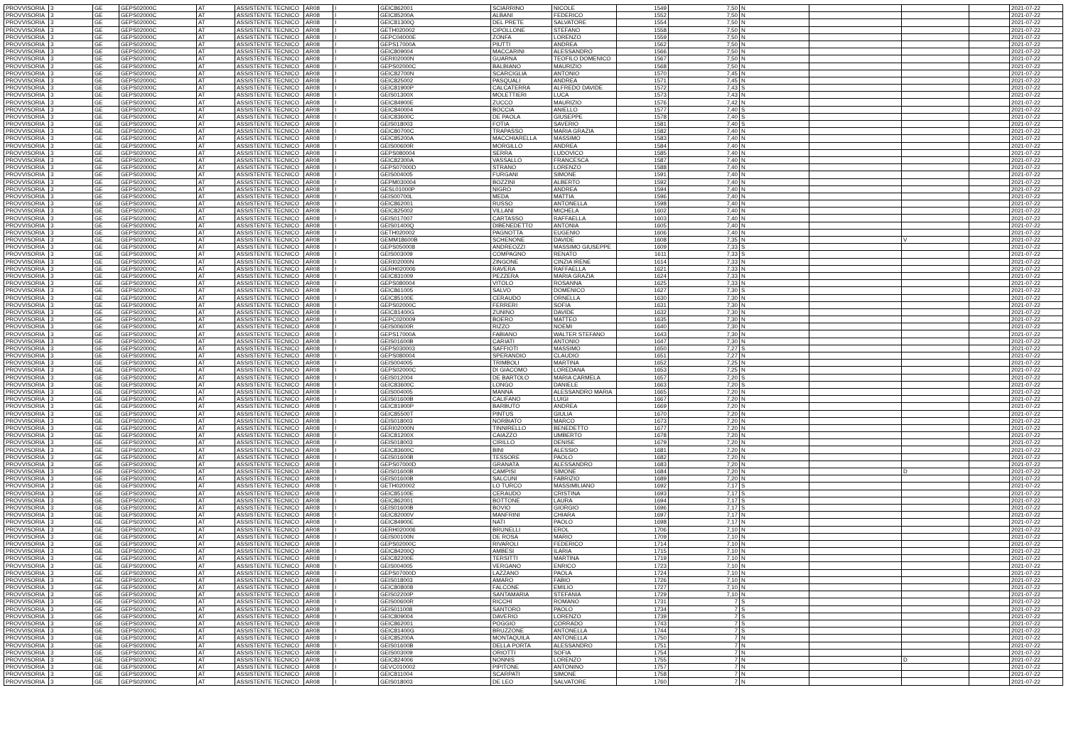| PROVVISORIA | 3 | GE | GEPS02000C | AT | ASSISTENTE TECNICO | AR08 | I | GEIC862001 | SCIARRINO | NICOLE | 1549 | 7,50 | N | | | | 2021-07-22 |
| PROVVISORIA | 3 | GE | GEPS02000C | AT | ASSISTENTE TECNICO | AR08 | I | GEIC85200A | ALBANI | FEDERICO | 1552 | 7,50 | N | | | | 2021-07-22 |
| PROVVISORIA | 3 | GE | GEPS02000C | AT | ASSISTENTE TECNICO | AR08 | I | GEIC81300Q | DEL PRETE | SALVATORE | 1554 | 7,50 | N | | | | 2021-07-22 |
| PROVVISORIA | 3 | GE | GEPS02000C | AT | ASSISTENTE TECNICO | AR08 | I | GETH020002 | CIPOLLONE | STEFANO | 1558 | 7,50 | N | | | | 2021-07-22 |
| PROVVISORIA | 3 | GE | GEPS02000C | AT | ASSISTENTE TECNICO | AR08 | I | GEPC04000E | ZONFA | LORENZO | 1559 | 7,50 | N | | | | 2021-07-22 |
| PROVVISORIA | 3 | GE | GEPS02000C | AT | ASSISTENTE TECNICO | AR08 | I | GEPS17000A | PIUTTI | ANDREA | 1562 | 7,50 | N | | | | 2021-07-22 |
| PROVVISORIA | 3 | GE | GEPS02000C | AT | ASSISTENTE TECNICO | AR08 | I | GEIC809004 | MACCARINI | ALESSANDRO | 1566 | 7,50 | N | | | | 2021-07-22 |
| PROVVISORIA | 3 | GE | GEPS02000C | AT | ASSISTENTE TECNICO | AR08 | I | GERI02000N | GUARNA | TEOFILO DOMENICO | 1567 | 7,50 | N | | | | 2021-07-22 |
| PROVVISORIA | 3 | GE | GEPS02000C | AT | ASSISTENTE TECNICO | AR08 | I | GEPS02000C | BALBIANO | MAURIZIO | 1568 | 7,50 | N | | | | 2021-07-22 |
| PROVVISORIA | 3 | GE | GEPS02000C | AT | ASSISTENTE TECNICO | AR08 | I | GEIC82700N | SCARCIGLIA | ANTONIO | 1570 | 7,45 | N | | | | 2021-07-22 |
| PROVVISORIA | 3 | GE | GEPS02000C | AT | ASSISTENTE TECNICO | AR08 | I | GEIC825002 | PASQUALI | ANDREA | 1571 | 7,45 | N | | | | 2021-07-22 |
| PROVVISORIA | 3 | GE | GEPS02000C | AT | ASSISTENTE TECNICO | AR08 | I | GEIC81900P | CALCATERRA | ALFREDO DAVIDE | 1572 | 7,43 | S | | | | 2021-07-22 |
| PROVVISORIA | 3 | GE | GEPS02000C | AT | ASSISTENTE TECNICO | AR08 | I | GEIS01300X | MOLETTIERI | LUCA | 1573 | 7,43 | N | | | | 2021-07-22 |
| PROVVISORIA | 3 | GE | GEPS02000C | AT | ASSISTENTE TECNICO | AR08 | I | GEIC84900E | ZUCCO | MAURIZIO | 1576 | 7,42 | N | | | | 2021-07-22 |
| PROVVISORIA | 3 | GE | GEPS02000C | AT | ASSISTENTE TECNICO | AR08 | I | GEIC840004 | BOCCIA | ANIELLO | 1577 | 7,40 | S | | | | 2021-07-22 |
| PROVVISORIA | 3 | GE | GEPS02000C | AT | ASSISTENTE TECNICO | AR08 | I | GEIC83600C | DE PAOLA | GIUSEPPE | 1578 | 7,40 | S | | | | 2021-07-22 |
| PROVVISORIA | 3 | GE | GEPS02000C | AT | ASSISTENTE TECNICO | AR08 | I | GEIS018003 | FOTIA | SAVERIO | 1581 | 7,40 | S | | | | 2021-07-22 |
| PROVVISORIA | 3 | GE | GEPS02000C | AT | ASSISTENTE TECNICO | AR08 | I | GEIC80700C | TRAPASSO | MARIA GRAZIA | 1582 | 7,40 | N | | | | 2021-07-22 |
| PROVVISORIA | 3 | GE | GEPS02000C | AT | ASSISTENTE TECNICO | AR08 | I | GEIC85200A | MACCHIARELLA | MASSIMO | 1583 | 7,40 | N | | | | 2021-07-22 |
| PROVVISORIA | 3 | GE | GEPS02000C | AT | ASSISTENTE TECNICO | AR08 | I | GEIS00600R | MORGILLO | ANDREA | 1584 | 7,40 | N | | | | 2021-07-22 |
| PROVVISORIA | 3 | GE | GEPS02000C | AT | ASSISTENTE TECNICO | AR08 | I | GEPS080004 | SERRA | LUDOVICO | 1585 | 7,40 | N | | | | 2021-07-22 |
| PROVVISORIA | 3 | GE | GEPS02000C | AT | ASSISTENTE TECNICO | AR08 | I | GEIC82300A | VASSALLO | FRANCESCA | 1587 | 7,40 | N | | | | 2021-07-22 |
| PROVVISORIA | 3 | GE | GEPS02000C | AT | ASSISTENTE TECNICO | AR08 | I | GEPS07000D | STRANO | LORENZO | 1588 | 7,40 | N | | | | 2021-07-22 |
| PROVVISORIA | 3 | GE | GEPS02000C | AT | ASSISTENTE TECNICO | AR08 | I | GEIS004005 | FURGANI | SIMONE | 1591 | 7,40 | N | | | | 2021-07-22 |
| PROVVISORIA | 3 | GE | GEPS02000C | AT | ASSISTENTE TECNICO | AR08 | I | GEPM030004 | BOZZINI | ALBERTO | 1592 | 7,40 | N | | | | 2021-07-22 |
| PROVVISORIA | 3 | GE | GEPS02000C | AT | ASSISTENTE TECNICO | AR08 | I | GESL01000P | NIGRO | ANDREA | 1594 | 7,40 | N | | | | 2021-07-22 |
| PROVVISORIA | 3 | GE | GEPS02000C | AT | ASSISTENTE TECNICO | AR08 | I | GEIS00700L | MEDA | MATTIA | 1596 | 7,40 | N | | | | 2021-07-22 |
| PROVVISORIA | 3 | GE | GEPS02000C | AT | ASSISTENTE TECNICO | AR08 | I | GEIC862001 | RUSSO | ANTONELLA | 1598 | 7,40 | N | | | | 2021-07-22 |
| PROVVISORIA | 3 | GE | GEPS02000C | AT | ASSISTENTE TECNICO | AR08 | I | GEIC825002 | VILLANI | MICHELA | 1602 | 7,40 | N | | | | 2021-07-22 |
| PROVVISORIA | 3 | GE | GEPS02000C | AT | ASSISTENTE TECNICO | AR08 | I | GEIS017007 | CARTASSO | RAFFAELLA | 1603 | 7,40 | N | | | | 2021-07-22 |
| PROVVISORIA | 3 | GE | GEPS02000C | AT | ASSISTENTE TECNICO | AR08 | I | GEIS01400Q | DIBENEDETTO | ANTONIA | 1605 | 7,40 | N | | | | 2021-07-22 |
| PROVVISORIA | 3 | GE | GEPS02000C | AT | ASSISTENTE TECNICO | AR08 | I | GETH020002 | PAGNOTTA | EUGENIO | 1606 | 7,40 | N | | | | 2021-07-22 |
| PROVVISORIA | 3 | GE | GEPS02000C | AT | ASSISTENTE TECNICO | AR08 | I | GEMM18600B | SCHENONE | DAVIDE | 1608 | 7,35 | N | | V | | 2021-07-22 |
| PROVVISORIA | 3 | GE | GEPS02000C | AT | ASSISTENTE TECNICO | AR08 | I | GEPS050008 | ANDREOZZI | MASSIMO GIUSEPPE | 1609 | 7,33 | S | | | | 2021-07-22 |
| PROVVISORIA | 3 | GE | GEPS02000C | AT | ASSISTENTE TECNICO | AR08 | I | GEIS003009 | COMPAGNO | RENATO | 1611 | 7,33 | S | | | | 2021-07-22 |
| PROVVISORIA | 3 | GE | GEPS02000C | AT | ASSISTENTE TECNICO | AR08 | I | GERI02000N | ZINGONE | CINZIA IRENE | 1614 | 7,33 | N | | | | 2021-07-22 |
| PROVVISORIA | 3 | GE | GEPS02000C | AT | ASSISTENTE TECNICO | AR08 | I | GERH020006 | RAVERA | RAFFAELLA | 1621 | 7,33 | N | | | | 2021-07-22 |
| PROVVISORIA | 3 | GE | GEPS02000C | AT | ASSISTENTE TECNICO | AR08 | I | GEIC831009 | PEZZERA | MARIA GRAZIA | 1624 | 7,33 | N | | | | 2021-07-22 |
| PROVVISORIA | 3 | GE | GEPS02000C | AT | ASSISTENTE TECNICO | AR08 | I | GEPS080004 | VITOLO | ROSANNA | 1625 | 7,33 | N | | | | 2021-07-22 |
| PROVVISORIA | 3 | GE | GEPS02000C | AT | ASSISTENTE TECNICO | AR08 | I | GEIC861005 | SALVO | DOMENICO | 1627 | 7,30 | S | | | | 2021-07-22 |
| PROVVISORIA | 3 | GE | GEPS02000C | AT | ASSISTENTE TECNICO | AR08 | I | GEIC85100E | CERAUDO | ORNELLA | 1630 | 7,30 | N | | | | 2021-07-22 |
| PROVVISORIA | 3 | GE | GEPS02000C | AT | ASSISTENTE TECNICO | AR08 | I | GEPS02000C | FERRERI | SOFIA | 1631 | 7,30 | N | | | | 2021-07-22 |
| PROVVISORIA | 3 | GE | GEPS02000C | AT | ASSISTENTE TECNICO | AR08 | I | GEIC81400G | ZUNINO | DAVIDE | 1632 | 7,30 | N | | | | 2021-07-22 |
| PROVVISORIA | 3 | GE | GEPS02000C | AT | ASSISTENTE TECNICO | AR08 | I | GEPC020009 | BOERO | MATTEO | 1635 | 7,30 | N | | | | 2021-07-22 |
| PROVVISORIA | 3 | GE | GEPS02000C | AT | ASSISTENTE TECNICO | AR08 | I | GEIS00600R | RIZZO | NOEMI | 1640 | 7,30 | N | | | | 2021-07-22 |
| PROVVISORIA | 3 | GE | GEPS02000C | AT | ASSISTENTE TECNICO | AR08 | I | GEPS17000A | FABIANO | WALTER STEFANO | 1643 | 7,30 | N | | | | 2021-07-22 |
| PROVVISORIA | 3 | GE | GEPS02000C | AT | ASSISTENTE TECNICO | AR08 | I | GEIS01600B | CARIATI | ANTONIO | 1647 | 7,30 | N | | | | 2021-07-22 |
| PROVVISORIA | 3 | GE | GEPS02000C | AT | ASSISTENTE TECNICO | AR08 | I | GEPS030003 | SAFFIOTI | MASSIMO | 1650 | 7,27 | S | | | | 2021-07-22 |
| PROVVISORIA | 3 | GE | GEPS02000C | AT | ASSISTENTE TECNICO | AR08 | I | GEPS080004 | SPERANDIO | CLAUDIO | 1651 | 7,27 | N | | | | 2021-07-22 |
| PROVVISORIA | 3 | GE | GEPS02000C | AT | ASSISTENTE TECNICO | AR08 | I | GEIS004005 | TRIMBOLI | MARTINA | 1652 | 7,25 | N | | | | 2021-07-22 |
| PROVVISORIA | 3 | GE | GEPS02000C | AT | ASSISTENTE TECNICO | AR08 | I | GEPS02000C | DI GIACOMO | LOREDANA | 1653 | 7,25 | N | | | | 2021-07-22 |
| PROVVISORIA | 3 | GE | GEPS02000C | AT | ASSISTENTE TECNICO | AR08 | I | GEIS012004 | DE BARTOLO | MARIA CARMELA | 1657 | 7,20 | S | | | | 2021-07-22 |
| PROVVISORIA | 3 | GE | GEPS02000C | AT | ASSISTENTE TECNICO | AR08 | I | GEIC83600C | LONGO | DANIELE | 1663 | 7,20 | S | | | | 2021-07-22 |
| PROVVISORIA | 3 | GE | GEPS02000C | AT | ASSISTENTE TECNICO | AR08 | I | GEIS004005 | MANNA | ALESSANDRO MARIA | 1665 | 7,20 | N | | | | 2021-07-22 |
| PROVVISORIA | 3 | GE | GEPS02000C | AT | ASSISTENTE TECNICO | AR08 | I | GEIS01600B | CALIFANO | LUIGI | 1667 | 7,20 | N | | | | 2021-07-22 |
| PROVVISORIA | 3 | GE | GEPS02000C | AT | ASSISTENTE TECNICO | AR08 | I | GEIC81900P | BARBUTO | ANDREA | 1669 | 7,20 | N | | | | 2021-07-22 |
| PROVVISORIA | 3 | GE | GEPS02000C | AT | ASSISTENTE TECNICO | AR08 | I | GEIC85500T | PINTUS | GIULIA | 1670 | 7,20 | N | | | | 2021-07-22 |
| PROVVISORIA | 3 | GE | GEPS02000C | AT | ASSISTENTE TECNICO | AR08 | I | GEIS018003 | NORBIATO | MARCO | 1673 | 7,20 | N | | | | 2021-07-22 |
| PROVVISORIA | 3 | GE | GEPS02000C | AT | ASSISTENTE TECNICO | AR08 | I | GERI02000N | TINNIRELLO | BENEDETTO | 1677 | 7,20 | N | | | | 2021-07-22 |
| PROVVISORIA | 3 | GE | GEPS02000C | AT | ASSISTENTE TECNICO | AR08 | I | GEIC81200X | CAIAZZO | UMBERTO | 1678 | 7,20 | N | | | | 2021-07-22 |
| PROVVISORIA | 3 | GE | GEPS02000C | AT | ASSISTENTE TECNICO | AR08 | I | GEIS018003 | CIRILLO | DENISE | 1679 | 7,20 | N | | | | 2021-07-22 |
| PROVVISORIA | 3 | GE | GEPS02000C | AT | ASSISTENTE TECNICO | AR08 | I | GEIC83600C | BINI | ALESSIO | 1681 | 7,20 | N | | | | 2021-07-22 |
| PROVVISORIA | 3 | GE | GEPS02000C | AT | ASSISTENTE TECNICO | AR08 | I | GEIS01600B | TESSORE | PAOLO | 1682 | 7,20 | N | | | | 2021-07-22 |
| PROVVISORIA | 3 | GE | GEPS02000C | AT | ASSISTENTE TECNICO | AR08 | I | GEPS07000D | GRANATA | ALESSANDRO | 1683 | 7,20 | N | | | | 2021-07-22 |
| PROVVISORIA | 3 | GE | GEPS02000C | AT | ASSISTENTE TECNICO | AR08 | I | GEIS01600B | CAMPISI | SIMONE | 1684 | 7,20 | N | | D | | 2021-07-22 |
| PROVVISORIA | 3 | GE | GEPS02000C | AT | ASSISTENTE TECNICO | AR08 | I | GEIS01600B | SALCUNI | FABRIZIO | 1689 | 7,20 | N | | | | 2021-07-22 |
| PROVVISORIA | 3 | GE | GEPS02000C | AT | ASSISTENTE TECNICO | AR08 | I | GETH020002 | LO TURCO | MASSIMILIANO | 1692 | 7,17 | S | | | | 2021-07-22 |
| PROVVISORIA | 3 | GE | GEPS02000C | AT | ASSISTENTE TECNICO | AR08 | I | GEIC85100E | CERAUDO | CRISTINA | 1693 | 7,17 | S | | | | 2021-07-22 |
| PROVVISORIA | 3 | GE | GEPS02000C | AT | ASSISTENTE TECNICO | AR08 | I | GEIC862001 | BOTTONE | LAURA | 1694 | 7,17 | S | | | | 2021-07-22 |
| PROVVISORIA | 3 | GE | GEPS02000C | AT | ASSISTENTE TECNICO | AR08 | I | GEIS01600B | BOVIO | GIORGIO | 1696 | 7,17 | S | | | | 2021-07-22 |
| PROVVISORIA | 3 | GE | GEPS02000C | AT | ASSISTENTE TECNICO | AR08 | I | GEIC82000V | MANFRINI | CHIARA | 1697 | 7,17 | N | | | | 2021-07-22 |
| PROVVISORIA | 3 | GE | GEPS02000C | AT | ASSISTENTE TECNICO | AR08 | I | GEIC84900E | NATI | PAOLO | 1698 | 7,17 | N | | | | 2021-07-22 |
| PROVVISORIA | 3 | GE | GEPS02000C | AT | ASSISTENTE TECNICO | AR08 | I | GERH020006 | BRUNELLI | EROL | 1706 | 7,10 | N | | | | 2021-07-22 |
| PROVVISORIA | 3 | GE | GEPS02000C | AT | ASSISTENTE TECNICO | AR08 | I | GEIS00100N | DE ROSA | MARIO | 1709 | 7,10 | N | | | | 2021-07-22 |
| PROVVISORIA | 3 | GE | GEPS02000C | AT | ASSISTENTE TECNICO | AR08 | I | GEPS02000C | RIVAROLI | FEDERICO | 1714 | 7,10 | N | | | | 2021-07-22 |
| PROVVISORIA | 3 | GE | GEPS02000C | AT | ASSISTENTE TECNICO | AR08 | I | GEIC84200Q | AMBESI | ILARIA | 1715 | 7,10 | N | | | | 2021-07-22 |
| PROVVISORIA | 3 | GE | GEPS02000C | AT | ASSISTENTE TECNICO | AR08 | I | GEIC82200E | TERSITTI | MARTINA | 1719 | 7,10 | N | | | | 2021-07-22 |
| PROVVISORIA | 3 | GE | GEPS02000C | AT | ASSISTENTE TECNICO | AR08 | I | GEIS004005 | VERGANO | ENRICO | 1723 | 7,10 | N | | | | 2021-07-22 |
| PROVVISORIA | 3 | GE | GEPS02000C | AT | ASSISTENTE TECNICO | AR08 | I | GEPS07000D | LAZZANO | PAOLA | 1724 | 7,10 | N | | | | 2021-07-22 |
| PROVVISORIA | 3 | GE | GEPS02000C | AT | ASSISTENTE TECNICO | AR08 | I | GEIS018003 | AMARO | FABIO | 1726 | 7,10 | N | | | | 2021-07-22 |
| PROVVISORIA | 3 | GE | GEPS02000C | AT | ASSISTENTE TECNICO | AR08 | I | GEIC808008 | FALCONE | EMILIO | 1727 | 7,10 | N | | | | 2021-07-22 |
| PROVVISORIA | 3 | GE | GEPS02000C | AT | ASSISTENTE TECNICO | AR08 | I | GEIS02200P | SANTAMARIA | STEFANIA | 1729 | 7,10 | N | | | | 2021-07-22 |
| PROVVISORIA | 3 | GE | GEPS02000C | AT | ASSISTENTE TECNICO | AR08 | I | GEIS00600R | RICCHI | ROMANO | 1731 | 7 | S | | | | 2021-07-22 |
| PROVVISORIA | 3 | GE | GEPS02000C | AT | ASSISTENTE TECNICO | AR08 | I | GEIS011008 | SANTORO | PAOLO | 1734 | 7 | S | | | | 2021-07-22 |
| PROVVISORIA | 3 | GE | GEPS02000C | AT | ASSISTENTE TECNICO | AR08 | I | GEIC809004 | DAVERIO | LORENZO | 1739 | 7 | S | | | | 2021-07-22 |
| PROVVISORIA | 3 | GE | GEPS02000C | AT | ASSISTENTE TECNICO | AR08 | I | GEIC862001 | POGGIO | CORRADO | 1743 | 7 | S | | | | 2021-07-22 |
| PROVVISORIA | 3 | GE | GEPS02000C | AT | ASSISTENTE TECNICO | AR08 | I | GEIC81400G | BRUZZONE | ANTONELLA | 1744 | 7 | S | | | | 2021-07-22 |
| PROVVISORIA | 3 | GE | GEPS02000C | AT | ASSISTENTE TECNICO | AR08 | I | GEIC85200A | MONTAQUILA | ANTONELLA | 1750 | 7 | N | | | | 2021-07-22 |
| PROVVISORIA | 3 | GE | GEPS02000C | AT | ASSISTENTE TECNICO | AR08 | I | GEIS01600B | DELLA PORTA | ALESSANDRO | 1751 | 7 | N | | | | 2021-07-22 |
| PROVVISORIA | 3 | GE | GEPS02000C | AT | ASSISTENTE TECNICO | AR08 | I | GEIS003009 | ORIOTTI | SOFIA | 1754 | 7 | N | | | | 2021-07-22 |
| PROVVISORIA | 3 | GE | GEPS02000C | AT | ASSISTENTE TECNICO | AR08 | I | GEIC824006 | NONNIS | LORENZO | 1755 | 7 | N | | D | | 2021-07-22 |
| PROVVISORIA | 3 | GE | GEPS02000C | AT | ASSISTENTE TECNICO | AR08 | I | GEVC010002 | PIPITONE | ANTONINO | 1757 | 7 | N | | | | 2021-07-22 |
| PROVVISORIA | 3 | GE | GEPS02000C | AT | ASSISTENTE TECNICO | AR08 | I | GEIC811004 | SCARPATI | SIMONE | 1758 | 7 | N | | | | 2021-07-22 |
| PROVVISORIA | 3 | GE | GEPS02000C | AT | ASSISTENTE TECNICO | AR08 | I | GEIS018003 | DE LEO | SALVATORE | 1760 | 7 | N | | | | 2021-07-22 |